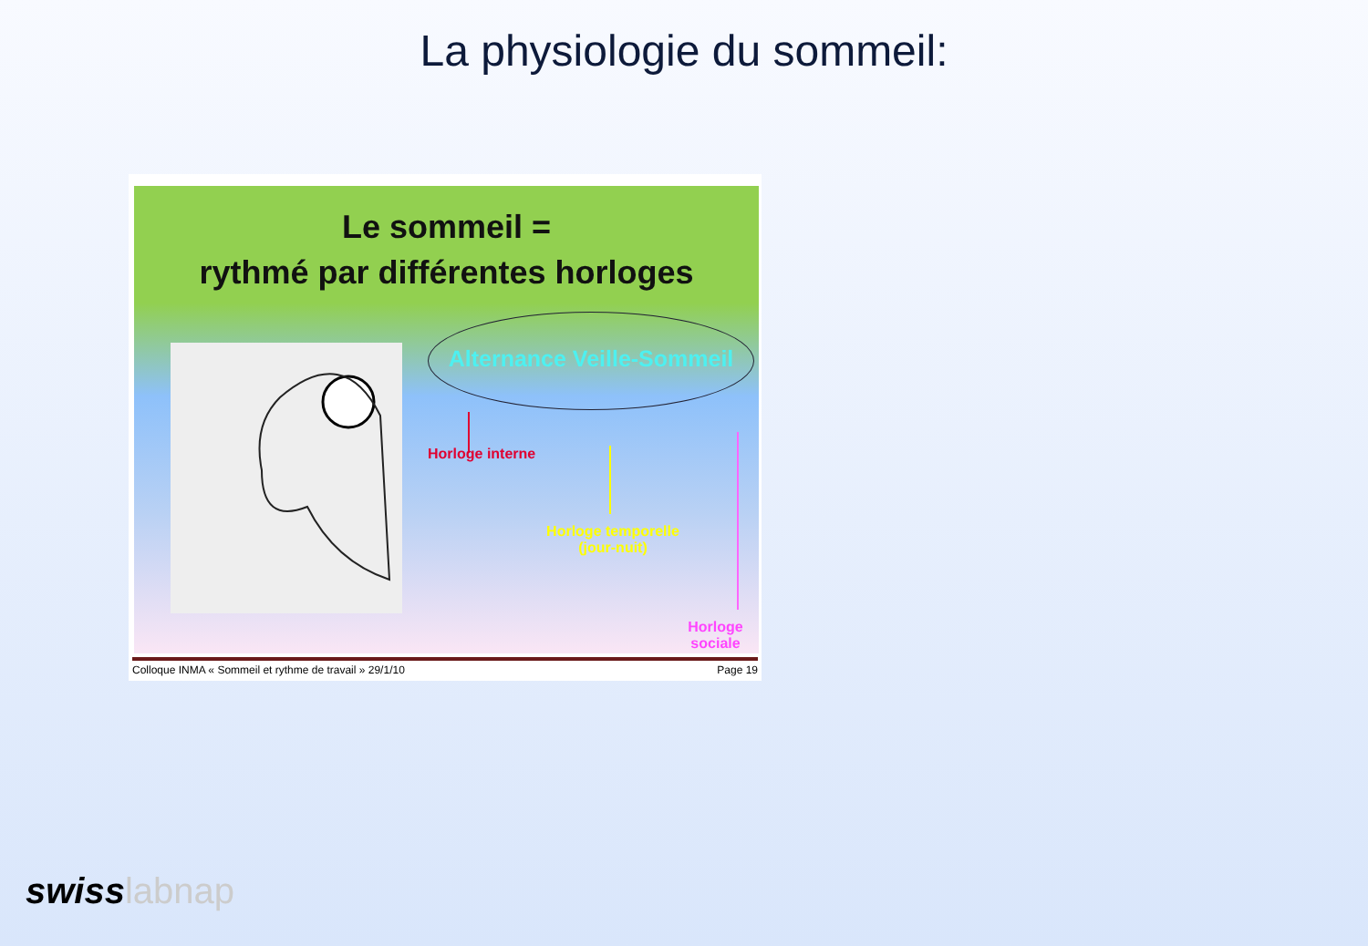La physiologie du sommeil:
Le sommeil =
rythmé par différentes horloges
Alternance Veille-Sommeil
Horloge interne
Horloge temporelle
(jour-nuit)
Horloge sociale
Colloque INMA « Sommeil et rythme de travail » 29/1/10 Page 19
swisslabnap